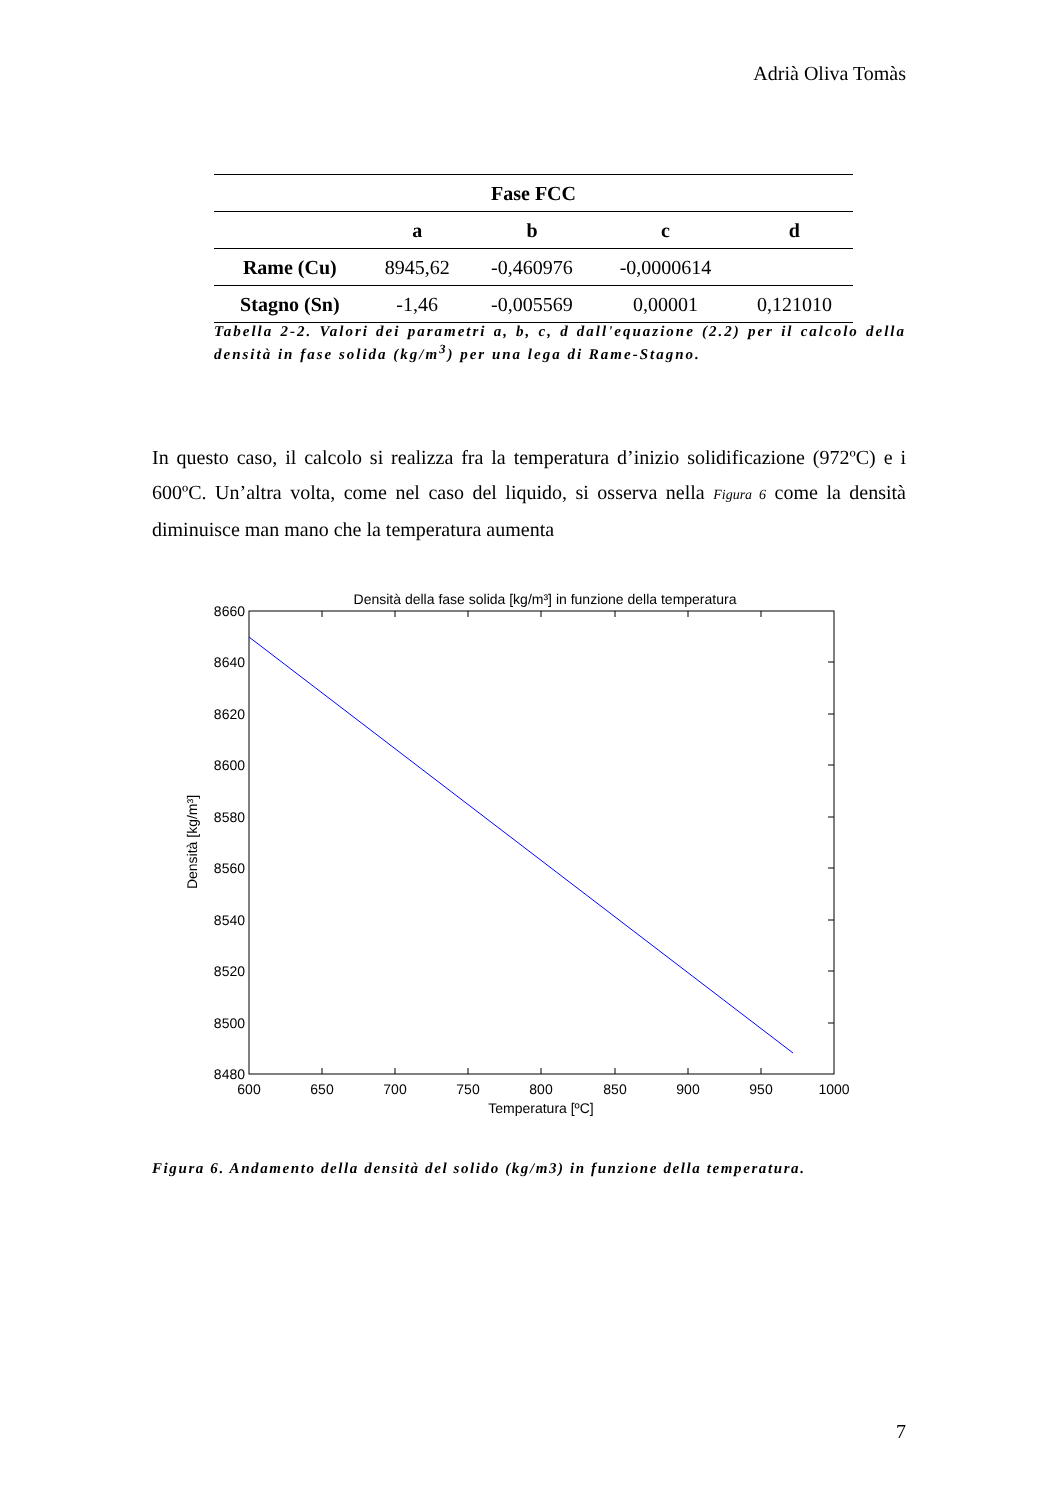Adrià Oliva Tomàs
| Fase FCC | | | | |
| --- | --- | --- | --- | --- |
| | a | b | c | d |
| Rame (Cu) | 8945,62 | -0,460976 | -0,0000614 | |
| Stagno (Sn) | -1,46 | -0,005569 | 0,00001 | 0,121010 |
Tabella 2-2. Valori dei parametri a, b, c, d dall'equazione (2.2) per il calcolo della densità in fase solida (kg/m<sup>3</sup>) per una lega di Rame-Stagno.
In questo caso, il calcolo si realizza fra la temperatura d’inizio solidificazione (972ºC) e i 600ºC. Un’altra volta, come nel caso del liquido, si osserva nella Figura 6 come la densità diminuisce man mano che la temperatura aumenta
Densità della fase solida [kg/m³] in funzione della temperatura
8660
8640
8620
8600
8580
8560
8540
8520
8500
8480
600
650
700
750
800
850
900
950
1000
Temperatura [ºC]
Densità [kg/m³]
Figura 6. Andamento della densità del solido (kg/m3) in funzione della temperatura.
7